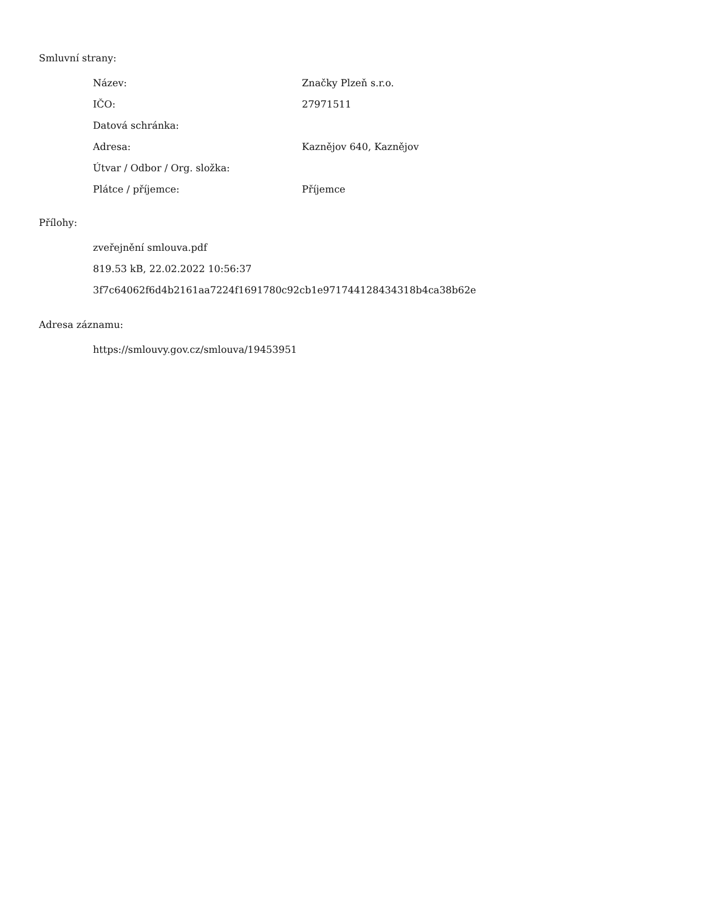Smluvní strany:
| Název: | Značky Plzeň s.r.o. |
| IČO: | 27971511 |
| Datová schránka: | |
| Adresa: | Kaznějov 640, Kaznějov |
| Útvar / Odbor / Org. složka: | |
| Plátce / příjemce: | Příjemce |
Přílohy:
zveřejnění smlouva.pdf
819.53 kB, 22.02.2022 10:56:37
3f7c64062f6d4b2161aa7224f1691780c92cb1e971744128434318b4ca38b62e
Adresa záznamu:
https://smlouvy.gov.cz/smlouva/19453951